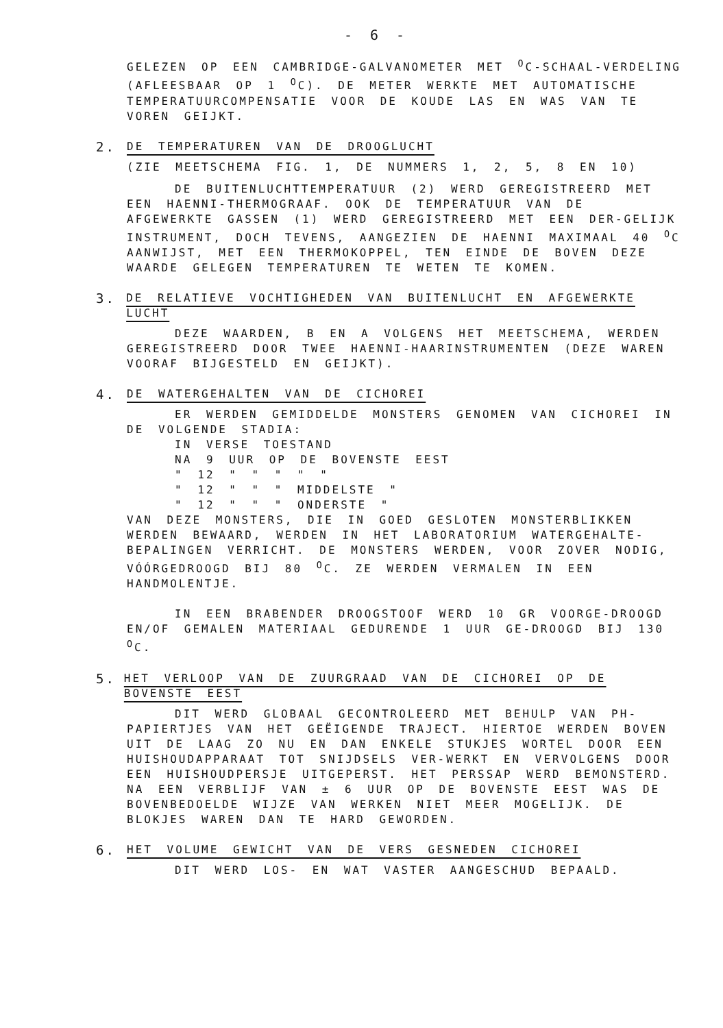- 6 -
GELEZEN OP EEN CAMBRIDGE-GALVANOMETER MET <sup>O</sup>C-SCHAAL-VERDELING (AFLEESBAAR OP 1 <sup>O</sup>C). DE METER WERKTE MET AUTOMATISCHE TEMPERATUURCOMPENSATIE VOOR DE KOUDE LAS EN WAS VAN TE VOREN GEIJKT.
2. DE TEMPERATUREN VAN DE DROOGLUCHT
(ZIE MEETSCHEMA FIG. 1, DE NUMMERS 1, 2, 5, 8 EN 10)
DE BUITENLUCHTTEMPERATUUR (2) WERD GEREGISTREERD MET EEN HAENNI-THERMOGRAAF. OOK DE TEMPERATUUR VAN DE AFGEWERKTE GASSEN (1) WERD GEREGISTREERD MET EEN DER-GELIJK INSTRUMENT, DOCH TEVENS, AANGEZIEN DE HAENNI MAXIMAAL 40 <sup>O</sup>C AANWIJST, MET EEN THERMOKOPPEL, TEN EINDE DE BOVEN DEZE WAARDE GELEGEN TEMPERATUREN TE WETEN TE KOMEN.
3. DE RELATIEVE VOCHTIGHEDEN VAN BUITENLUCHT EN AFGEWERKTE LUCHT
DEZE WAARDEN, B EN A VOLGENS HET MEETSCHEMA, WERDEN GEREGISTREERD DOOR TWEE HAENNI-HAARINSTRUMENTEN (DEZE WAREN VOORAF BIJGESTELD EN GEIJKT).
4. DE WATERGEHALTEN VAN DE CICHOREI
ER WERDEN GEMIDDELDE MONSTERS GENOMEN VAN CICHOREI IN DE VOLGENDE STADIA:
IN VERSE TOESTAND
NA 9 UUR OP DE BOVENSTE EEST
" 12 " " " " "
" 12 " " " MIDDELSTE "
" 12 " " " ONDERSTE "
VAN DEZE MONSTERS, DIE IN GOED GESLOTEN MONSTERBLIKKEN WERDEN BEWAARD, WERDEN IN HET LABORATORIUM WATERGEHALTE-BEPALINGEN VERRICHT. DE MONSTERS WERDEN, VOOR ZOVER NODIG, VÓÓRGEDROOGD BIJ 80 <sup>O</sup>C. ZE WERDEN VERMALEN IN EEN HANDMOLENTJE.
IN EEN BRABENDER DROOGSTOOF WERD 10 GR VOORGE-DROOGD EN/OF GEMALEN MATERIAAL GEDURENDE 1 UUR GE-DROOGD BIJ 130 <sup>O</sup>C.
5. HET VERLOOP VAN DE ZUURGRAAD VAN DE CICHOREI OP DE BOVENSTE EEST
DIT WERD GLOBAAL GECONTROLEERD MET BEHULP VAN PH-PAPIERTJES VAN HET GEËIGENDE TRAJECT. HIERTOE WERDEN BOVEN UIT DE LAAG ZO NU EN DAN ENKELE STUKJES WORTEL DOOR EEN HUISHOUDAPPARAAT TOT SNIJDSELS VER-WERKT EN VERVOLGENS DOOR EEN HUISHOUDPERSJE UITGEPERST. HET PERSSAP WERD BEMONSTERD. NA EEN VERBLIJF VAN ± 6 UUR OP DE BOVENSTE EEST WAS DE BOVENBEDOELDE WIJZE VAN WERKEN NIET MEER MOGELIJK. DE BLOKJES WAREN DAN TE HARD GEWORDEN.
6. HET VOLUME GEWICHT VAN DE VERS GESNEDEN CICHOREI
DIT WERD LOS- EN WAT VASTER AANGESCHUD BEPAALD.